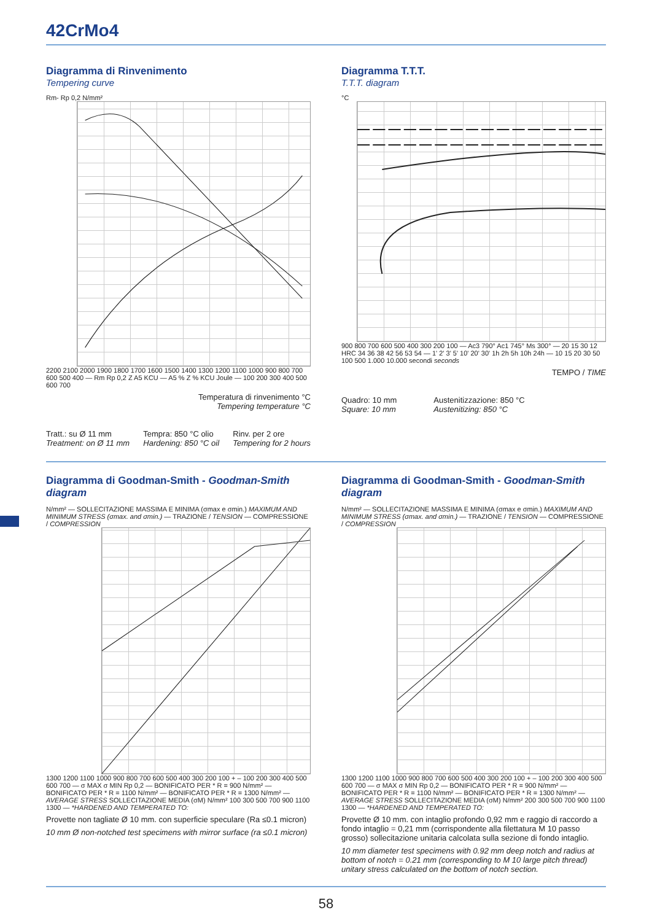42CrMo4
Diagramma di Rinvenimento
Tempering curve
Rm- Rp 0,2 N/mm²
2200 2100 2000 1900 1800 1700 1600 1500 1400 1300 1200 1100 1000 900 800 700 600 500 400 — Rm Rp 0,2 Z A5 KCU — A5 % Z % KCU Joule — 100 200 300 400 500 600 700
Temperatura di rinvenimento °C
Tempering temperature °C
Tratt.: su Ø 11 mm
Treatment: on Ø 11 mm Tempra: 850 °C olio
Hardening: 850 °C oil Rinv. per 2 ore
Tempering for 2 hours
Diagramma T.T.T.
T.T.T. diagram
°C
900 800 700 600 500 400 300 200 100 — Ac3 790° Ac1 745° Ms 300° — 20 15 30 12 HRC 34 36 38 42 56 53 54 — 1' 2' 3' 5' 10' 20' 30' 1h 2h 5h 10h 24h — 10 15 20 30 50 100 500 1.000 10.000 secondi seconds
TEMPO / TIME
Quadro: 10 mm
Square: 10 mm Austenitizzazione: 850 °C
Austenitizing: 850 °C
Diagramma di Goodman-Smith - Goodman-Smith diagram
N/mm² — SOLLECITAZIONE MASSIMA E MINIMA (σmax e σmin.) MAXIMUM AND MINIMUM STRESS (σmax. and σmin.) — TRAZIONE / TENSION — COMPRESSIONE / COMPRESSION
1300 1200 1100 1000 900 800 700 600 500 400 300 200 100 + – 100 200 300 400 500 600 700 — σ MAX σ MIN Rp 0,2 — BONIFICATO PER * R = 900 N/mm² — BONIFICATO PER * R = 1100 N/mm² — BONIFICATO PER * R = 1300 N/mm² — AVERAGE STRESS SOLLECITAZIONE MEDIA (σM) N/mm² 100 300 500 700 900 1100 1300 — *HARDENED AND TEMPERATED TO:
Provette non tagliate Ø 10 mm. con superficie speculare (Ra ≤0.1 micron)
10 mm Ø non-notched test specimens with mirror surface (ra ≤0.1 micron)
Diagramma di Goodman-Smith - Goodman-Smith diagram
N/mm² — SOLLECITAZIONE MASSIMA E MINIMA (σmax e σmin.) MAXIMUM AND MINIMUM STRESS (σmax. and σmin.) — TRAZIONE / TENSION — COMPRESSIONE / COMPRESSION
1300 1200 1100 1000 900 800 700 600 500 400 300 200 100 + – 100 200 300 400 500 600 700 — σ MAX σ MIN Rp 0,2 — BONIFICATO PER * R = 900 N/mm² — BONIFICATO PER * R = 1100 N/mm² — BONIFICATO PER * R = 1300 N/mm² — AVERAGE STRESS SOLLECITAZIONE MEDIA (σM) N/mm² 200 300 500 700 900 1100 1300 — *HARDENED AND TEMPERATED TO:
Provette Ø 10 mm. con intaglio profondo 0,92 mm e raggio di raccordo a fondo intaglio = 0,21 mm (corrispondente alla filettatura M 10 passo grosso) sollecitazione unitaria calcolata sulla sezione di fondo intaglio.
10 mm diameter test specimens with 0.92 mm deep notch and radius at bottom of notch = 0.21 mm (corresponding to M 10 large pitch thread) unitary stress calculated on the bottom of notch section.
58